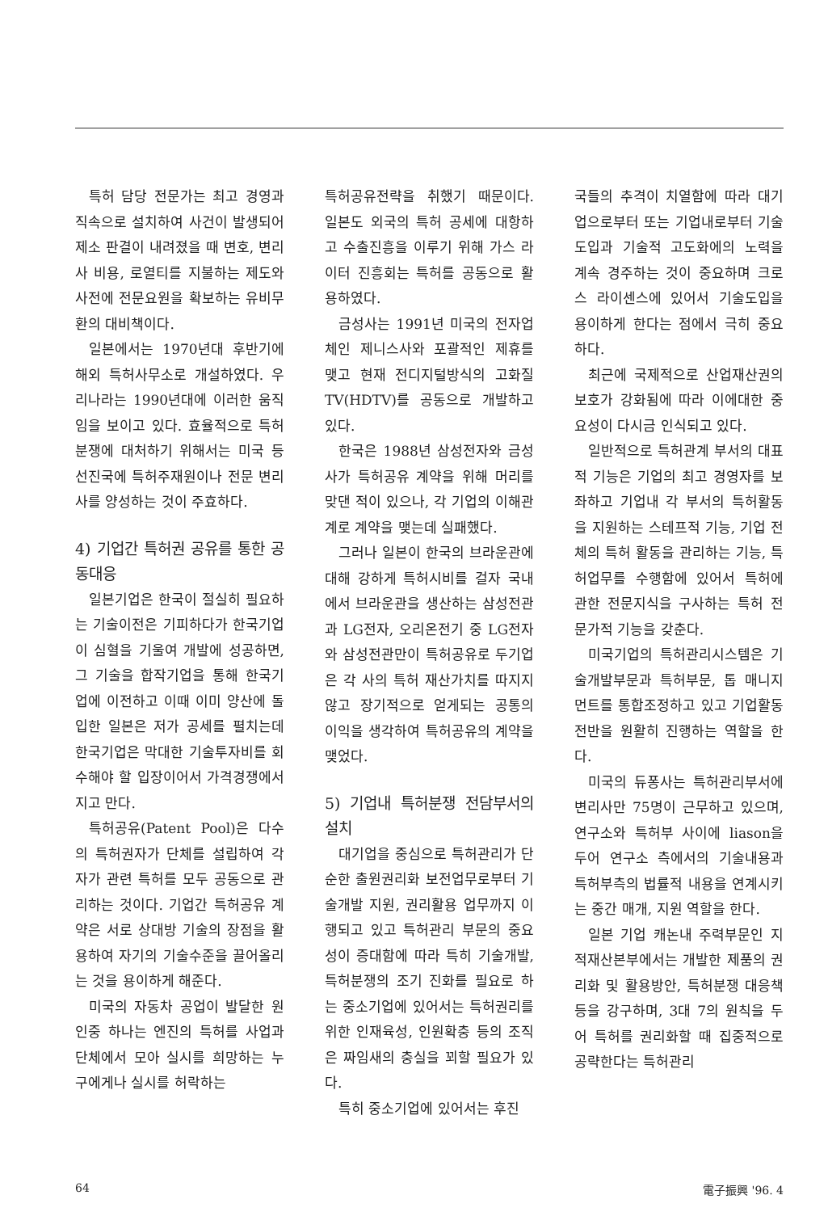특허 담당 전문가는 최고 경영과 직속으로 설치하여 사건이 발생되어 제소 판결이 내려졌을 때 변호, 변리사 비용, 로열티를 지불하는 제도와 사전에 전문요원을 확보하는 유비무환의 대비책이다.
일본에서는 1970년대 후반기에 해외 특허사무소로 개설하였다. 우리나라는 1990년대에 이러한 움직임을 보이고 있다. 효율적으로 특허분쟁에 대처하기 위해서는 미국 등 선진국에 특허주재원이나 전문 변리사를 양성하는 것이 주효하다.
4) 기업간 특허권 공유를 통한 공동대응
일본기업은 한국이 절실히 필요하는 기술이전은 기피하다가 한국기업이 심혈을 기울여 개발에 성공하면, 그 기술을 합작기업을 통해 한국기업에 이전하고 이때 이미 양산에 돌입한 일본은 저가 공세를 펼치는데 한국기업은 막대한 기술투자비를 회수해야 할 입장이어서 가격경쟁에서 지고 만다.
특허공유(Patent Pool)은 다수의 특허권자가 단체를 설립하여 각자가 관련 특허를 모두 공동으로 관리하는 것이다. 기업간 특허공유 계약은 서로 상대방 기술의 장점을 활용하여 자기의 기술수준을 끌어올리는 것을 용이하게 해준다.
미국의 자동차 공업이 발달한 원인중 하나는 엔진의 특허를 사업과 단체에서 모아 실시를 희망하는 누구에게나 실시를 허락하는
특허공유전략을 취했기 때문이다. 일본도 외국의 특허 공세에 대항하고 수출진흥을 이루기 위해 가스 라이터 진흥회는 특허를 공동으로 활용하였다.
금성사는 1991년 미국의 전자업체인 제니스사와 포괄적인 제휴를 맺고 현재 전디지털방식의 고화질TV(HDTV)를 공동으로 개발하고 있다.
한국은 1988년 삼성전자와 금성사가 특허공유 계약을 위해 머리를 맞댄 적이 있으나, 각 기업의 이해관계로 계약을 맺는데 실패했다.
그러나 일본이 한국의 브라운관에 대해 강하게 특허시비를 걸자 국내에서 브라운관을 생산하는 삼성전관과 LG전자, 오리온전기 중 LG전자와 삼성전관만이 특허공유로 두기업은 각 사의 특허 재산가치를 따지지 않고 장기적으로 얻게되는 공통의 이익을 생각하여 특허공유의 계약을 맺었다.
5) 기업내 특허분쟁 전담부서의 설치
대기업을 중심으로 특허관리가 단순한 출원권리화 보전업무로부터 기술개발 지원, 권리활용 업무까지 이행되고 있고 특허관리 부문의 중요성이 증대함에 따라 특히 기술개발, 특허분쟁의 조기 진화를 필요로 하는 중소기업에 있어서는 특허권리를 위한 인재육성, 인원확충 등의 조직은 짜임새의 충실을 꾀할 필요가 있다.
특히 중소기업에 있어서는 후진
국들의 추격이 치열함에 따라 대기업으로부터 또는 기업내로부터 기술도입과 기술적 고도화에의 노력을 계속 경주하는 것이 중요하며 크로스 라이센스에 있어서 기술도입을 용이하게 한다는 점에서 극히 중요하다.
최근에 국제적으로 산업재산권의 보호가 강화됨에 따라 이에대한 중요성이 다시금 인식되고 있다.
일반적으로 특허관계 부서의 대표적 기능은 기업의 최고 경영자를 보좌하고 기업내 각 부서의 특허활동을 지원하는 스테프적 기능, 기업 전체의 특허 활동을 관리하는 기능, 특허업무를 수행함에 있어서 특허에 관한 전문지식을 구사하는 특허 전문가적 기능을 갖춘다.
미국기업의 특허관리시스템은 기술개발부문과 특허부문, 톱 매니지먼트를 통합조정하고 있고 기업활동 전반을 원활히 진행하는 역할을 한다.
미국의 듀퐁사는 특허관리부서에 변리사만 75명이 근무하고 있으며, 연구소와 특허부 사이에 liason을 두어 연구소 측에서의 기술내용과 특허부측의 법률적 내용을 연계시키는 중간 매개, 지원 역할을 한다.
일본 기업 캐논내 주력부문인 지적재산본부에서는 개발한 제품의 권리화 및 활용방안, 특허분쟁 대응책 등을 강구하며, 3대 7의 원칙을 두어 특허를 권리화할 때 집중적으로 공략한다는 특허관리
64 電子振興 '96. 4